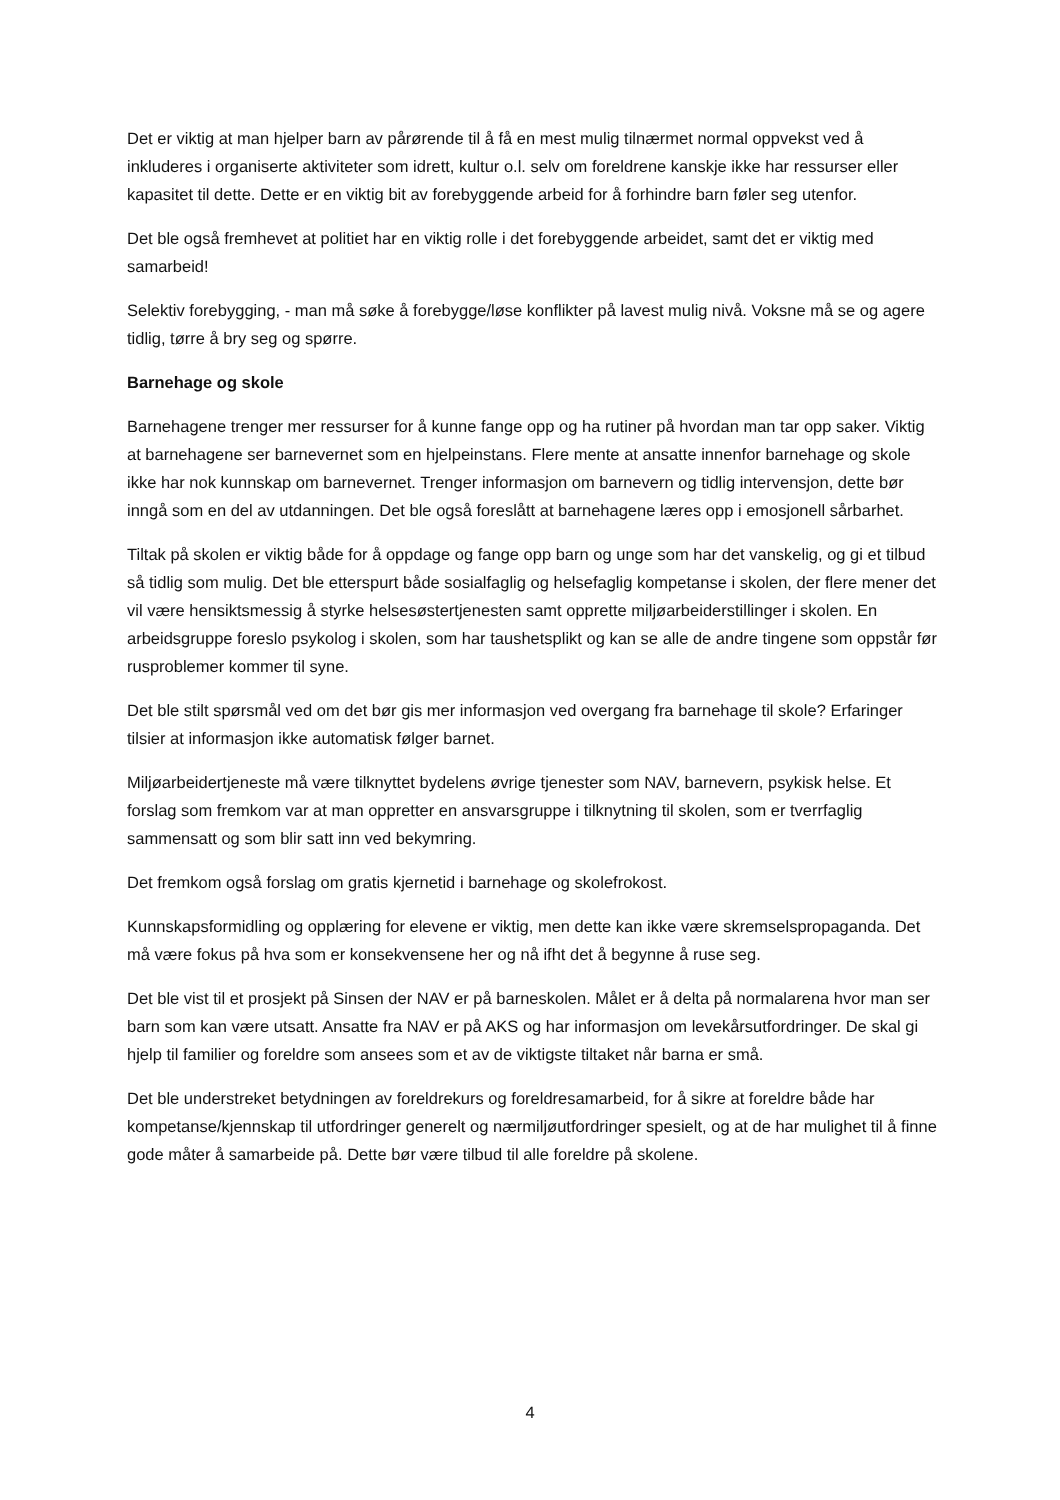Det er viktig at man hjelper barn av pårørende til å få en mest mulig tilnærmet normal oppvekst ved å inkluderes i organiserte aktiviteter som idrett, kultur o.l. selv om foreldrene kanskje ikke har ressurser eller kapasitet til dette. Dette er en viktig bit av forebyggende arbeid for å forhindre barn føler seg utenfor.
Det ble også fremhevet at politiet har en viktig rolle i det forebyggende arbeidet, samt det er viktig med samarbeid!
Selektiv forebygging, - man må søke å forebygge/løse konflikter på lavest mulig nivå. Voksne må se og agere tidlig, tørre å bry seg og spørre.
Barnehage og skole
Barnehagene trenger mer ressurser for å kunne fange opp og ha rutiner på hvordan man tar opp saker. Viktig at barnehagene ser barnevernet som en hjelpeinstans. Flere mente at ansatte innenfor barnehage og skole ikke har nok kunnskap om barnevernet. Trenger informasjon om barnevern og tidlig intervensjon, dette bør inngå som en del av utdanningen. Det ble også foreslått at barnehagene læres opp i emosjonell sårbarhet.
Tiltak på skolen er viktig både for å oppdage og fange opp barn og unge som har det vanskelig, og gi et tilbud så tidlig som mulig. Det ble etterspurt både sosialfaglig og helsefaglig kompetanse i skolen, der flere mener det vil være hensiktsmessig å styrke helsesøstertjenesten samt opprette miljøarbeiderstillinger i skolen. En arbeidsgruppe foreslo psykolog i skolen, som har taushetsplikt og kan se alle de andre tingene som oppstår før rusproblemer kommer til syne.
Det ble stilt spørsmål ved om det bør gis mer informasjon ved overgang fra barnehage til skole? Erfaringer tilsier at informasjon ikke automatisk følger barnet.
Miljøarbeidertjeneste må være tilknyttet bydelens øvrige tjenester som NAV, barnevern, psykisk helse. Et forslag som fremkom var at man oppretter en ansvarsgruppe i tilknytning til skolen, som er tverrfaglig sammensatt og som blir satt inn ved bekymring.
Det fremkom også forslag om gratis kjernetid i barnehage og skolefrokost.
Kunnskapsformidling og opplæring for elevene er viktig, men dette kan ikke være skremselspropaganda. Det må være fokus på hva som er konsekvensene her og nå ifht det å begynne å ruse seg.
Det ble vist til et prosjekt på Sinsen der NAV er på barneskolen. Målet er å delta på normalarena hvor man ser barn som kan være utsatt. Ansatte fra NAV er på AKS og har informasjon om levekårsutfordringer. De skal gi hjelp til familier og foreldre som ansees som et av de viktigste tiltaket når barna er små.
Det ble understreket betydningen av foreldrekurs og foreldresamarbeid, for å sikre at foreldre både har kompetanse/kjennskap til utfordringer generelt og nærmiljøutfordringer spesielt, og at de har mulighet til å finne gode måter å samarbeide på. Dette bør være tilbud til alle foreldre på skolene.
4